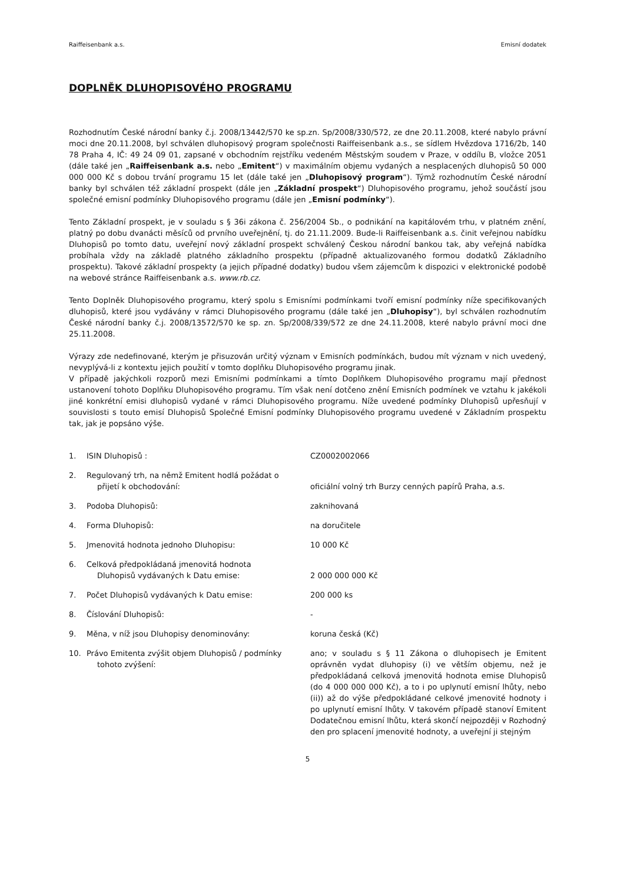Raiffeisenbank a.s. Emisní dodatek
DOPLNĚK DLUHOPISOVÉHO PROGRAMU
Rozhodnutím České národní banky č.j. 2008/13442/570 ke sp.zn. Sp/2008/330/572, ze dne 20.11.2008, které nabylo právní moci dne 20.11.2008, byl schválen dluhopisový program společnosti Raiffeisenbank a.s., se sídlem Hvězdova 1716/2b, 140 78 Praha 4, IČ: 49 24 09 01, zapsané v obchodním rejstříku vedeném Městským soudem v Praze, v oddílu B, vložce 2051 (dále také jen „Raiffeisenbank a.s. nebo „Emitent“) v maximálním objemu vydaných a nesplacených dluhopisů 50 000 000 000 Kč s dobou trvání programu 15 let (dále také jen „Dluhopisový program“). Týmž rozhodnutím České národní banky byl schválen též základní prospekt (dále jen „Základní prospekt“) Dluhopisového programu, jehož součástí jsou společné emisní podmínky Dluhopisového programu (dále jen „Emisní podmínky“).
Tento Základní prospekt, je v souladu s § 36i zákona č. 256/2004 Sb., o podnikání na kapitálovém trhu, v platném znění, platný po dobu dvanácti měsíců od prvního uveřejnění, tj. do 21.11.2009. Bude-li Raiffeisenbank a.s. činit veřejnou nabídku Dluhopisů po tomto datu, uveřejní nový základní prospekt schválený Českou národní bankou tak, aby veřejná nabídka probíhala vždy na základě platného základního prospektu (případně aktualizovaného formou dodatků Základního prospektu). Takové základní prospekty (a jejich případné dodatky) budou všem zájemcům k dispozici v elektronické podobě na webové stránce Raiffeisenbank a.s. www.rb.cz.
Tento Doplněk Dluhopisového programu, který spolu s Emisními podmínkami tvoří emisní podmínky níže specifikovaných dluhopisů, které jsou vydávány v rámci Dluhopisového programu (dále také jen „Dluhopisy“), byl schválen rozhodnutím České národní banky č.j. 2008/13572/570 ke sp. zn. Sp/2008/339/572 ze dne 24.11.2008, které nabylo právní moci dne 25.11.2008.
Výrazy zde nedefinované, kterým je přisuzován určitý význam v Emisních podmínkách, budou mít význam v nich uvedený, nevyplývá-li z kontextu jejich použití v tomto doplňku Dluhopisového programu jinak.
V případě jakýchkoli rozporů mezi Emisními podmínkami a tímto Doplňkem Dluhopisového programu mají přednost ustanovení tohoto Doplňku Dluhopisového programu. Tím však není dotčeno znění Emisních podmínek ve vztahu k jakékoli jiné konkrétní emisi dluhopisů vydané v rámci Dluhopisového programu. Níže uvedené podmínky Dluhopisů upřesňují v souvislosti s touto emisí Dluhopisů Společné Emisní podmínky Dluhopisového programu uvedené v Základním prospektu tak, jak je popsáno výše.
1. ISIN Dluhopisů : CZ0002002066
2. Regulovaný trh, na němž Emitent hodlá požádat o
přijetí k obchodování:
oficiální volný trh Burzy cenných papírů Praha, a.s.
3. Podoba Dluhopisů: zaknihovaná
4. Forma Dluhopisů: na doručitele
5. Jmenovitá hodnota jednoho Dluhopisu: 10 000 Kč
6. Celková předpokládaná jmenovitá hodnota
Dluhopisů vydávaných k Datu emise:
2 000 000 000 Kč
7. Počet Dluhopisů vydávaných k Datu emise: 200 000 ks
8. Číslování Dluhopisů: -
9. Měna, v níž jsou Dluhopisy denominovány: koruna česká (Kč)
10. Právo Emitenta zvýšit objem Dluhopisů / podmínky
tohoto zvýšení:
ano; v souladu s § 11 Zákona o dluhopisech je Emitent oprávněn vydat dluhopisy (i) ve větším objemu, než je předpokládaná celková jmenovitá hodnota emise Dluhopisů (do 4 000 000 000 Kč), a to i po uplynutí emisní lhůty, nebo (ii)) až do výše předpokládané celkové jmenovité hodnoty i po uplynutí emisní lhůty. V takovém případě stanoví Emitent Dodatečnou emisní lhůtu, která skončí nejpozději v Rozhodný den pro splacení jmenovité hodnoty, a uveřejní ji stejným
5